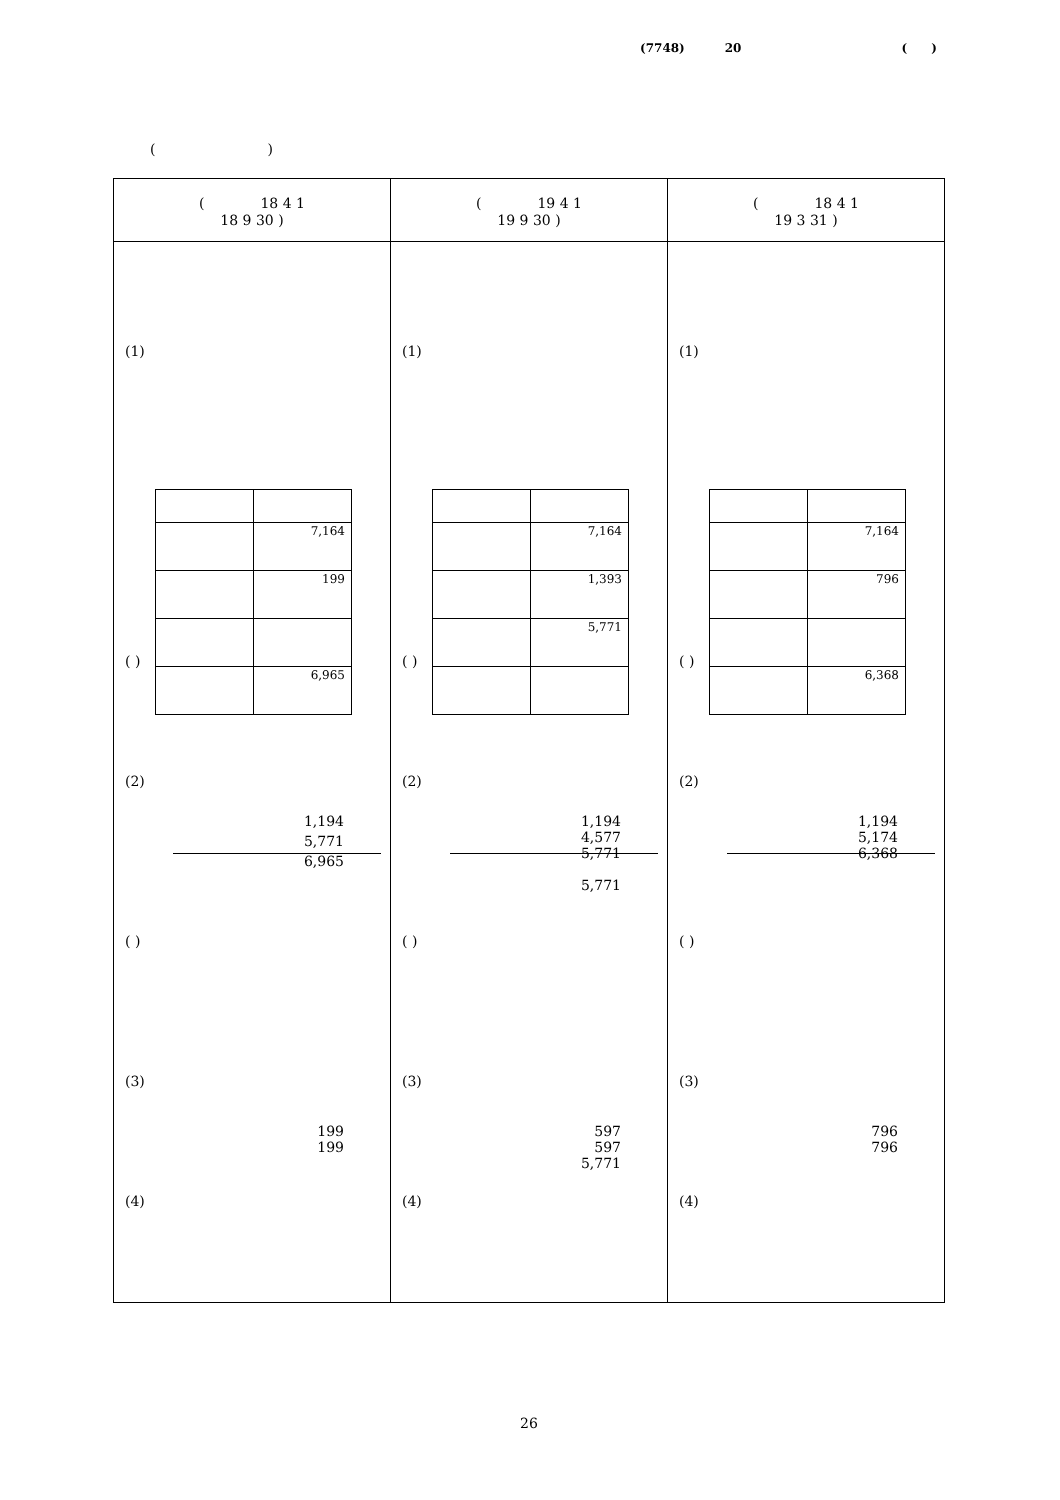(7748) 20 (　　)
(　　　　　　　　)
| ( 18 4 1 18 9 30 ) | ( 19 4 1 19 9 30 ) | ( 18 4 1 19 3 31 ) |
| --- | --- | --- |
| (1) / / 7,164 / / / 199 / / / 6,965 / ( ) (2) 1,194 5,771 6,965 ( ) (3) 199 199 (4) | (1) / / 7,164 / / / 1,393 / / / 5,771 / ( ) (2) 1,194 4,577 5,771 5,771 ( ) (3) 597 597 5,771 (4) | (1) / / 7,164 / / / 796 / / / 6,368 / ( ) (2) 1,194 5,174 6,368 ( ) (3) 796 796 (4) |
26